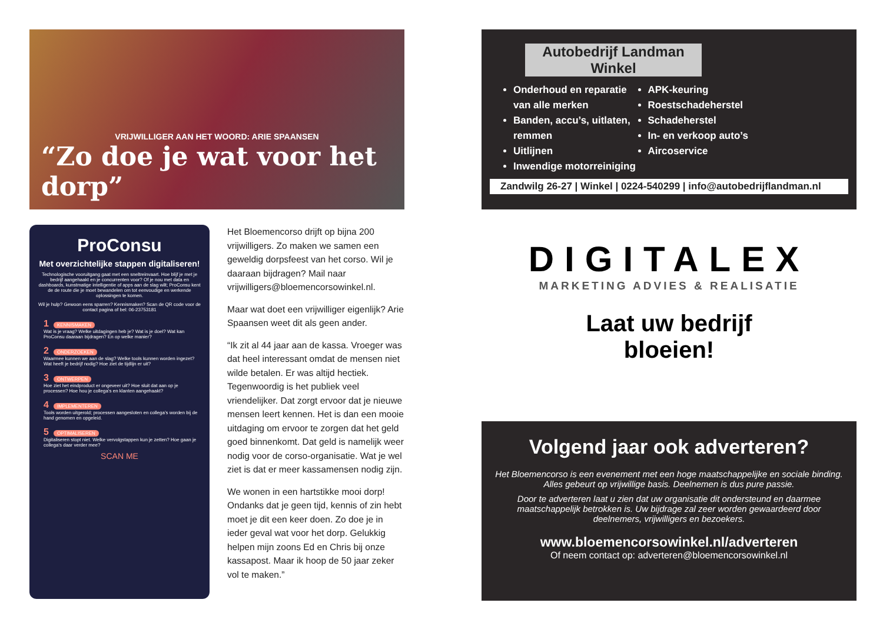VRIJWILLIGER AAN HET WOORD: ARIE SPAANSEN
“Zo doe je wat voor het dorp”
ProConsu
Met overzichtelijke stappen digitaliseren!
Technologische vooruitgang gaat met een sneltreinvaart. Hoe blijf je met je bedrijf aangehaakt en je concurrenten voor? Of je nou met data en dashboards, kunstmatige intelligentie of apps aan de slag wilt; ProConsu kent de de route die je moet bewandelen om tot eenvoudige en werkende oplossingen te komen.
Wil je hulp? Gewoon eens sparren? Kennismaken? Scan de QR code voor de contact pagina of bel: 06-23753181
1 KENNISMAKEN
Wat is je vraag? Welke uitdagingen heb je? Wat is je doel? Wat kan ProConsu daaraan bijdragen? En op welke manier?
2 ONDERZOEKEN
Waarmee kunnen we aan de slag? Welke tools kunnen worden ingezet? Wat heeft je bedrijf nodig? Hoe ziet de tijdlijn er uit?
3 ONTWERPEN
Hoe ziet het eindproduct er ongeveer uit? Hoe sluit dat aan op je processen? Hoe hou je collega’s en klanten aangehaakt?
4 IMPLEMENTEREN
Tools worden uitgerold; processen aangesloten en collega’s worden bij de hand genomen en opgeleid.
5 OPTIMALISEREN
Digitaliseren stopt niet. Welke vervolgstappen kun je zetten? Hoe gaan je collega’s daar verder mee?
SCAN ME
Het Bloemencorso drijft op bijna 200 vrijwilligers. Zo maken we samen een geweldig dorpsfeest van het corso. Wil je daaraan bijdragen? Mail naar vrijwilligers@bloemencorsowinkel.nl.
Maar wat doet een vrijwilliger eigenlijk? Arie Spaansen weet dit als geen ander.
“Ik zit al 44 jaar aan de kassa. Vroeger was dat heel interessant omdat de mensen niet wilde betalen. Er was altijd hectiek. Tegenwoordig is het publiek veel vriendelijker. Dat zorgt ervoor dat je nieuwe mensen leert kennen. Het is dan een mooie uitdaging om ervoor te zorgen dat het geld goed binnenkomt. Dat geld is namelijk weer nodig voor de corso-organisatie. Wat je wel ziet is dat er meer kassamensen nodig zijn.
We wonen in een hartstikke mooi dorp! Ondanks dat je geen tijd, kennis of zin hebt moet je dit een keer doen. Zo doe je in ieder geval wat voor het dorp. Gelukkig helpen mijn zoons Ed en Chris bij onze kassapost. Maar ik hoop de 50 jaar zeker vol te maken.”
Autobedrijf Landman
Winkel
Onderhoud en reparatie van alle merken
Banden, accu’s, uitlaten, remmen
Uitlijnen
Inwendige motorreiniging
APK-keuring
Roestschadeherstel
Schadeherstel
In- en verkoop auto’s
Aircoservice
Zandwilg 26-27 | Winkel | 0224-540299 | info@autobedrijflandman.nl
DIGITALEX
MARKETING ADVIES & REALISATIE
Laat uw bedrijf
bloeien!
Volgend jaar ook adverteren?
Het Bloemencorso is een evenement met een hoge maatschappelijke en sociale binding. Alles gebeurt op vrijwillige basis. Deelnemen is dus pure passie.
Door te adverteren laat u zien dat uw organisatie dit ondersteund en daarmee maatschappelijk betrokken is. Uw bijdrage zal zeer worden gewaardeerd door deelnemers, vrijwilligers en bezoekers.
www.bloemencorsowinkel.nl/adverteren
Of neem contact op: adverteren@bloemencorsowinkel.nl